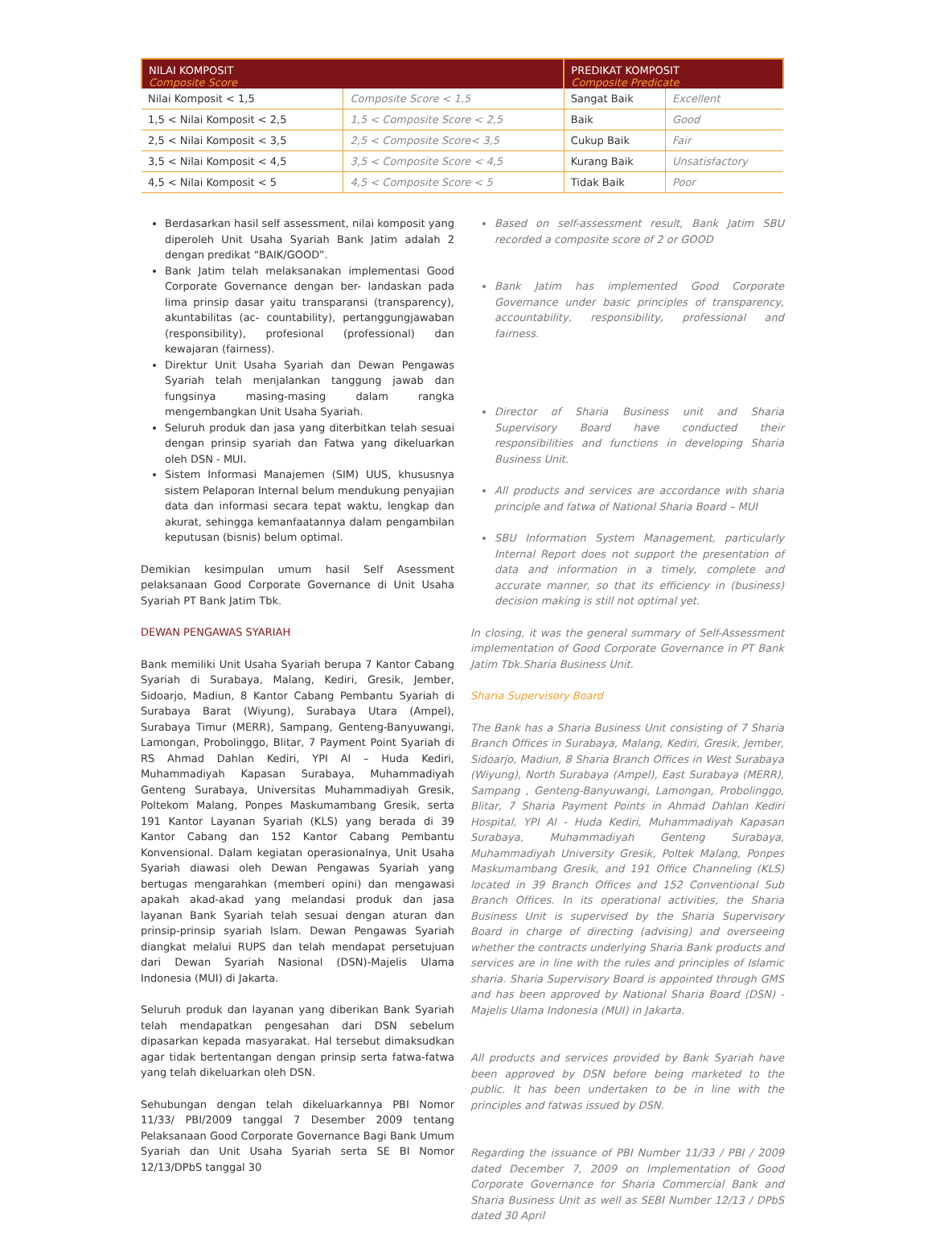| NILAI KOMPOSIT Composite Score | | PREDIKAT KOMPOSIT Composite Predicate | |
| --- | --- | --- | --- |
| Nilai Komposit < 1,5 | Composite Score < 1,5 | Sangat Baik | Excellent |
| 1,5 < Nilai Komposit < 2,5 | 1,5 < Composite Score < 2,5 | Baik | Good |
| 2,5 < Nilai Komposit < 3,5 | 2,5 < Composite Score< 3,5 | Cukup Baik | Fair |
| 3,5 < Nilai Komposit < 4,5 | 3,5 < Composite Score < 4,5 | Kurang Baik | Unsatisfactory |
| 4,5 < Nilai Komposit < 5 | 4,5 < Composite Score < 5 | Tidak Baik | Poor |
Berdasarkan hasil self assessment, nilai komposit yang diperoleh Unit Usaha Syariah Bank Jatim adalah 2 dengan predikat “BAIK/GOOD”.
Bank Jatim telah melaksanakan implementasi Good Corporate Governance dengan ber- landaskan pada lima prinsip dasar yaitu transparansi (transparency), akuntabilitas (ac- countability), pertanggungjawaban (responsibility), profesional (professional) dan kewajaran (fairness).
Direktur Unit Usaha Syariah dan Dewan Pengawas Syariah telah menjalankan tanggung jawab dan fungsinya masing-masing dalam rangka mengembangkan Unit Usaha Syariah.
Seluruh produk dan jasa yang diterbitkan telah sesuai dengan prinsip syariah dan Fatwa yang dikeluarkan oleh DSN - MUI.
Sistem Informasi Manajemen (SIM) UUS, khususnya sistem Pelaporan Internal belum mendukung penyajian data dan informasi secara tepat waktu, lengkap dan akurat, sehingga kemanfaatannya dalam pengambilan keputusan (bisnis) belum optimal.
Demikian kesimpulan umum hasil Self Asessment pelaksanaan Good Corporate Governance di Unit Usaha Syariah PT Bank Jatim Tbk.
DEWAN PENGAWAS SYARIAH
Bank memiliki Unit Usaha Syariah berupa 7 Kantor Cabang Syariah di Surabaya, Malang, Kediri, Gresik, Jember, Sidoarjo, Madiun, 8 Kantor Cabang Pembantu Syariah di Surabaya Barat (Wiyung), Surabaya Utara (Ampel), Surabaya Timur (MERR), Sampang, Genteng-Banyuwangi, Lamongan, Probolinggo, Blitar, 7 Payment Point Syariah di RS Ahmad Dahlan Kediri, YPI Al – Huda Kediri, Muhammadiyah Kapasan Surabaya, Muhammadiyah Genteng Surabaya, Universitas Muhammadiyah Gresik, Poltekom Malang, Ponpes Maskumambang Gresik, serta 191 Kantor Layanan Syariah (KLS) yang berada di 39 Kantor Cabang dan 152 Kantor Cabang Pembantu Konvensional. Dalam kegiatan operasionalnya, Unit Usaha Syariah diawasi oleh Dewan Pengawas Syariah yang bertugas mengarahkan (memberi opini) dan mengawasi apakah akad-akad yang melandasi produk dan jasa layanan Bank Syariah telah sesuai dengan aturan dan prinsip-prinsip syariah Islam. Dewan Pengawas Syariah diangkat melalui RUPS dan telah mendapat persetujuan dari Dewan Syariah Nasional (DSN)-Majelis Ulama Indonesia (MUI) di Jakarta.
Seluruh produk dan layanan yang diberikan Bank Syariah telah mendapatkan pengesahan dari DSN sebelum dipasarkan kepada masyarakat. Hal tersebut dimaksudkan agar tidak bertentangan dengan prinsip serta fatwa-fatwa yang telah dikeluarkan oleh DSN.
Sehubungan dengan telah dikeluarkannya PBI Nomor 11/33/ PBI/2009 tanggal 7 Desember 2009 tentang Pelaksanaan Good Corporate Governance Bagi Bank Umum Syariah dan Unit Usaha Syariah serta SE BI Nomor 12/13/DPbS tanggal 30
Based on self-assessment result, Bank Jatim SBU recorded a composite score of 2 or GOOD
Bank Jatim has implemented Good Corporate Governance under basic principles of transparency, accountability, responsibility, professional and fairness.
Director of Sharia Business unit and Sharia Supervisory Board have conducted their responsibilities and functions in developing Sharia Business Unit.
All products and services are accordance with sharia principle and fatwa of National Sharia Board – MUI
SBU Information System Management, particularly Internal Report does not support the presentation of data and information in a timely, complete and accurate manner, so that its efficiency in (business) decision making is still not optimal yet.
In closing, it was the general summary of Self-Assessment implementation of Good Corporate Governance in PT Bank Jatim Tbk.Sharia Business Unit.
Sharia Supervisory Board
The Bank has a Sharia Business Unit consisting of 7 Sharia Branch Offices in Surabaya, Malang, Kediri, Gresik, Jember, Sidoarjo, Madiun, 8 Sharia Branch Offices in West Surabaya (Wiyung), North Surabaya (Ampel), East Surabaya (MERR), Sampang , Genteng-Banyuwangi, Lamongan, Probolinggo, Blitar, 7 Sharia Payment Points in Ahmad Dahlan Kediri Hospital, YPI Al - Huda Kediri, Muhammadiyah Kapasan Surabaya, Muhammadiyah Genteng Surabaya, Muhammadiyah University Gresik, Poltek Malang, Ponpes Maskumambang Gresik, and 191 Office Channeling (KLS) located in 39 Branch Offices and 152 Conventional Sub Branch Offices. In its operational activities, the Sharia Business Unit is supervised by the Sharia Supervisory Board in charge of directing (advising) and overseeing whether the contracts underlying Sharia Bank products and services are in line with the rules and principles of Islamic sharia. Sharia Supervisory Board is appointed through GMS and has been approved by National Sharia Board (DSN) -Majelis Ulama Indonesia (MUI) in Jakarta.
All products and services provided by Bank Syariah have been approved by DSN before being marketed to the public. It has been undertaken to be in line with the principles and fatwas issued by DSN.
Regarding the issuance of PBI Number 11/33 / PBI / 2009 dated December 7, 2009 on Implementation of Good Corporate Governance for Sharia Commercial Bank and Sharia Business Unit as well as SEBI Number 12/13 / DPbS dated 30 April